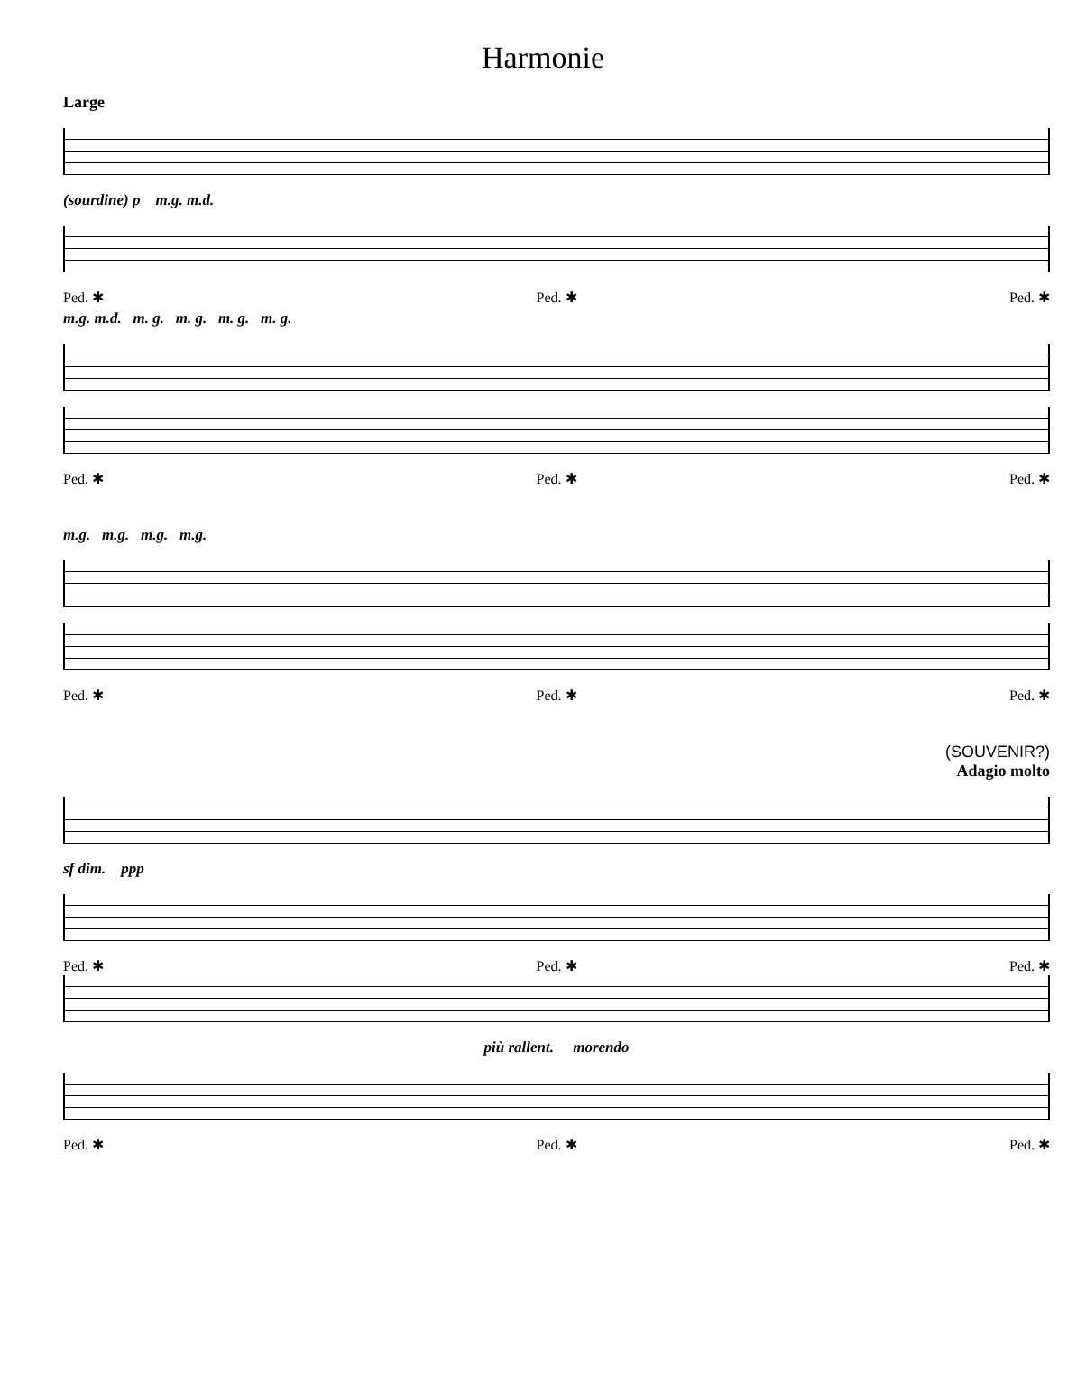Harmonie
Large
(sourdine) p m.g. m.d.
Ped. ✱ Ped. ✱ Ped. ✱
m.g. m.d. m. g. m. g. m. g. m. g.
Ped. ✱ Ped. ✱ Ped. ✱
m.g. m.g. m.g. m.g.
Ped. ✱ Ped. ✱ Ped. ✱
(SOUVENIR?)
Adagio molto
sf dim. ppp
Ped. ✱ Ped. ✱ Ped. ✱
più rallent. morendo
Ped. ✱ Ped. ✱ Ped. ✱